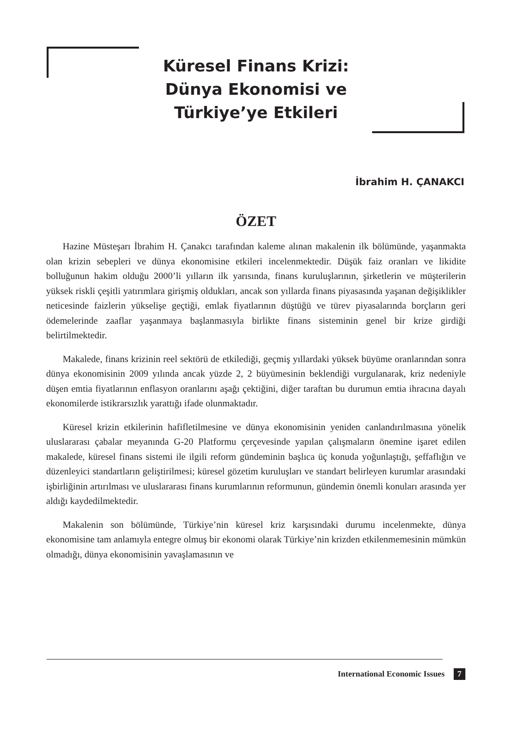Küresel Finans Krizi:
Dünya Ekonomisi ve
Türkiye’ye Etkileri
İbrahim H. ÇANAKCI
ÖZET
Hazine Müsteşarı İbrahim H. Çanakcı tarafından kaleme alınan makalenin ilk bölümünde, yaşanmakta olan krizin sebepleri ve dünya ekonomisine etkileri incelenmektedir. Düşük faiz oranları ve likidite bolluğunun hakim olduğu 2000’li yılların ilk yarısında, finans kuruluşlarının, şirketlerin ve müşterilerin yüksek riskli çeşitli yatırımlara girişmiş oldukları, ancak son yıllarda finans piyasasında yaşanan değişiklikler neticesinde faizlerin yükselişe geçtiği, emlak fiyatlarının düştüğü ve türev piyasalarında borçların geri ödemelerinde zaaflar yaşanmaya başlanmasıyla birlikte finans sisteminin genel bir krize girdiği belirtilmektedir.
Makalede, finans krizinin reel sektörü de etkilediği, geçmiş yıllardaki yüksek büyüme oranlarından sonra dünya ekonomisinin 2009 yılında ancak yüzde 2, 2 büyümesinin beklendiği vurgulanarak, kriz nedeniyle düşen emtia fiyatlarının enflasyon oranlarını aşağı çektiğini, diğer taraftan bu durumun emtia ihracına dayalı ekonomilerde istikrarsızlık yarattığı ifade olunmaktadır.
Küresel krizin etkilerinin hafifletilmesine ve dünya ekonomisinin yeniden canlandırılmasına yönelik uluslararası çabalar meyanında G-20 Platformu çerçevesinde yapılan çalışmaların önemine işaret edilen makalede, küresel finans sistemi ile ilgili reform gündeminin başlıca üç konuda yoğunlaştığı, şeffaflığın ve düzenleyici standartların geliştirilmesi; küresel gözetim kuruluşları ve standart belirleyen kurumlar arasındaki işbirliğinin artırılması ve uluslararası finans kurumlarının reformunun, gündemin önemli konuları arasında yer aldığı kaydedilmektedir.
Makalenin son bölümünde, Türkiye’nin küresel kriz karşısındaki durumu incelenmekte, dünya ekonomisine tam anlamıyla entegre olmuş bir ekonomi olarak Türkiye’nin krizden etkilenmemesinin mümkün olmadığı, dünya ekonomisinin yavaşlamasının ve
International Economic Issues 7